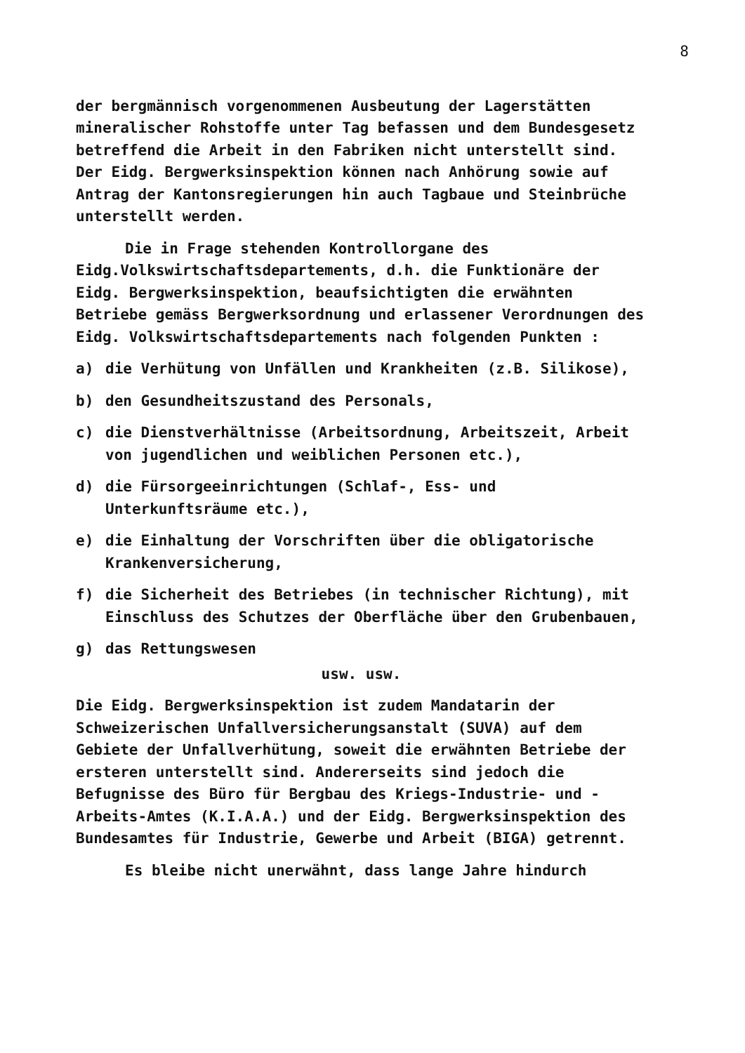8
der bergmännisch vorgenommenen Ausbeutung der Lagerstätten mineralischer Rohstoffe unter Tag befassen und dem Bundesgesetz betreffend die Arbeit in den Fabriken nicht unterstellt sind. Der Eidg. Bergwerksinspektion können nach Anhörung sowie auf Antrag der Kantonsregierungen hin auch Tagbaue und Steinbrüche unterstellt werden.
Die in Frage stehenden Kontrollorgane des Eidg.Volkswirtschaftsdepartements, d.h. die Funktionäre der Eidg. Bergwerksinspektion, beaufsichtigten die erwähnten Betriebe gemäss Bergwerksordnung und erlassener Verordnungen des Eidg. Volkswirtschaftsdepartements nach folgenden Punkten :
a) die Verhütung von Unfällen und Krankheiten (z.B. Silikose),
b) den Gesundheitszustand des Personals,
c) die Dienstverhältnisse (Arbeitsordnung, Arbeitszeit, Arbeit von jugendlichen und weiblichen Personen etc.),
d) die Fürsorgeeinrichtungen (Schlaf-, Ess- und Unterkunftsräume etc.),
e) die Einhaltung der Vorschriften über die obligatorische Krankenversicherung,
f) die Sicherheit des Betriebes (in technischer Richtung), mit Einschluss des Schutzes der Oberfläche über den Grubenbauen,
g) das Rettungswesen
usw. usw.
Die Eidg. Bergwerksinspektion ist zudem Mandatarin der Schweizerischen Unfallversicherungsanstalt (SUVA) auf dem Gebiete der Unfallverhütung, soweit die erwähnten Betriebe der ersteren unterstellt sind. Andererseits sind jedoch die Befugnisse des Büro für Bergbau des Kriegs-Industrie- und -Arbeits-Amtes (K.I.A.A.) und der Eidg. Bergwerksinspektion des Bundesamtes für Industrie, Gewerbe und Arbeit (BIGA) getrennt.
Es bleibe nicht unerwähnt, dass lange Jahre hindurch